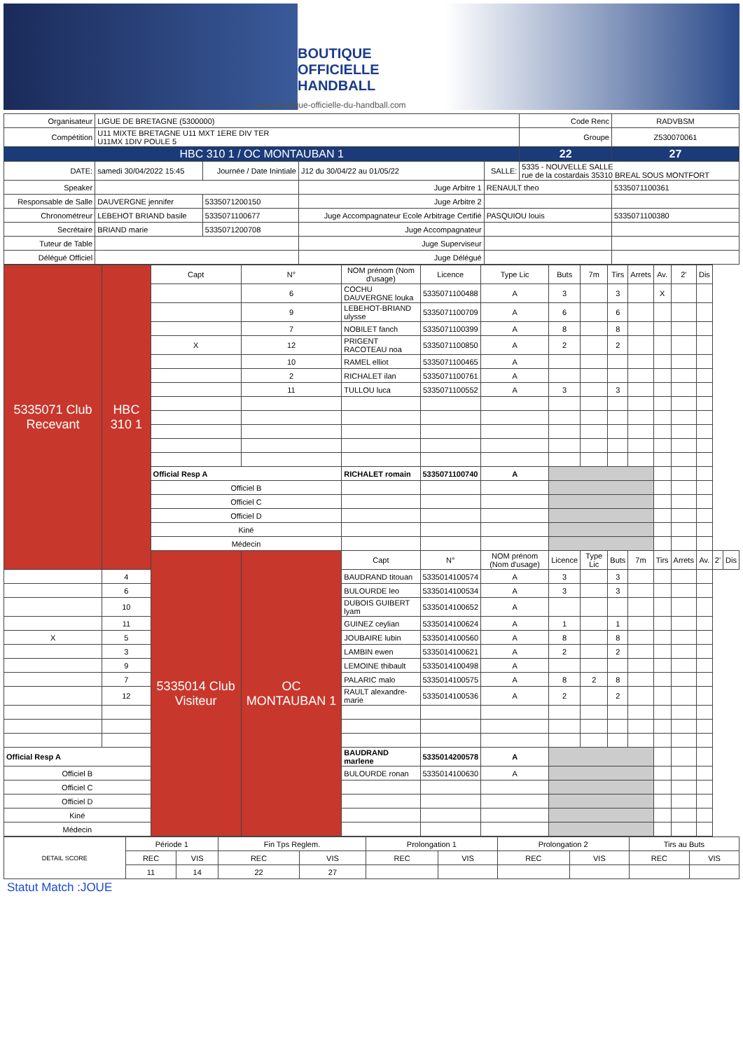BOUTIQUE
OFFICIELLE
HANDBALL
www.boutique-officielle-du-handball.com
| Organisateur | LIGUE DE BRETAGNE (5300000) | | | | | Code Renc | RADVBSM |
| Compétition | U11 MIXTE BRETAGNE U11 MXT 1ERE DIV TER U11MX 1DIV POULE 5 | | | | | Groupe | Z530070061 |
| HBC 310 1 / OC MONTAUBAN 1 | | | | | | 22 | 27 |
| DATE: | samedi 30/04/2022 15:45 | Journée / Date Inintiale | J12 du 30/04/22 au 01/05/22 | SALLE: | 5335 - NOUVELLE SALLE rue de la costardais 35310 BREAL SOUS MONTFORT | | |
| Speaker | | | Juge Arbitre 1 | RENAULT theo | | | 5335071100361 |
| Responsable de Salle | DAUVERGNE jennifer | 5335071200150 | Juge Arbitre 2 | | | | |
| Chronométreur | LEBEHOT BRIAND basile | 5335071100677 | Juge Accompagnateur Ecole Arbitrage Certifié | PASQUIOU louis | | | 5335071100380 |
| Secrétaire | BRIAND marie | 5335071200708 | Juge Accompagnateur | | | | |
| Tuteur de Table | | | Juge Superviseur | | | | |
| Délégué Officiel | | | Juge Délégué | | | | |
| 5335071 Club Recevant | HBC 310 1 | Capt | N° | NOM prénom (Nom d'usage) | Licence | Type Lic | Buts | 7m | Tirs | Arrets | Av. | 2' | Dis | | |
| | | | 6 | COCHU DAUVERGNE louka | 5335071100488 | A | 3 | | 3 | | X | | | | |
| | | | 9 | LEBEHOT-BRIAND ulysse | 5335071100709 | A | 6 | | 6 | | | | | | |
| | | | 7 | NOBILET fanch | 5335071100399 | A | 8 | | 8 | | | | | | |
| | | X | 12 | PRIGENT RACOTEAU noa | 5335071100850 | A | 2 | | 2 | | | | | | |
| | | | 10 | RAMEL elliot | 5335071100465 | A | | | | | | | | | |
| | | | 2 | RICHALET ilan | 5335071100761 | A | | | | | | | | | |
| | | | 11 | TULLOU luca | 5335071100552 | A | 3 | | 3 | | | | | | |
| | | Official Resp A | | RICHALET romain | 5335071100740 | A | | | | | | | | | |
| | | Officiel B | | | | | | | | | | | | | |
| | | Officiel C | | | | | | | | | | | | | |
| | | Officiel D | | | | | | | | | | | | | |
| | | Kiné | | | | | | | | | | | | | |
| | | Médecin | | | | | | | | | | | | | |
| | | 5335014 Club Visiteur | OC MONTAUBAN 1 | Capt | N° | NOM prénom (Nom d'usage) | Licence | Type Lic | Buts | 7m | Tirs | Arrets | Av. | 2' | Dis |
| | 4 | | | BAUDRAND titouan | 5335014100574 | A | 3 | | 3 | | | | | | |
| | 6 | | | BULOURDE leo | 5335014100534 | A | 3 | | 3 | | | | | | |
| | 10 | | | DUBOIS GUIBERT lyam | 5335014100652 | A | | | | | | | | | |
| | 11 | | | GUINEZ ceylian | 5335014100624 | A | 1 | | 1 | | | | | | |
| X | 5 | | | JOUBAIRE lubin | 5335014100560 | A | 8 | | 8 | | | | | | |
| | 3 | | | LAMBIN ewen | 5335014100621 | A | 2 | | 2 | | | | | | |
| | 9 | | | LEMOINE thibault | 5335014100498 | A | | | | | | | | | |
| | 7 | | | PALARIC malo | 5335014100575 | A | 8 | 2 | 8 | | | | | | |
| | 12 | | | RAULT alexandre-marie | 5335014100536 | A | 2 | | 2 | | | | | | |
| Official Resp A | | | | BAUDRAND marlene | 5335014200578 | A | | | | | | | | | |
| Officiel B | | | | BULOURDE ronan | 5335014100630 | A | | | | | | | | | |
| Officiel C | | | | | | | | | | | | | | | |
| Officiel D | | | | | | | | | | | | | | | |
| Kiné | | | | | | | | | | | | | | | |
| Médecin | | | | | | | | | | | | | | | |
| DETAIL SCORE | Période 1 | | Fin Tps Reglem. | | Prolongation 1 | | Prolongation 2 | | Tirs au Buts | |
| | REC | VIS | REC | VIS | REC | VIS | REC | VIS | REC | VIS |
| | 11 | 14 | 22 | 27 | | | | | | |
Statut Match :JOUE